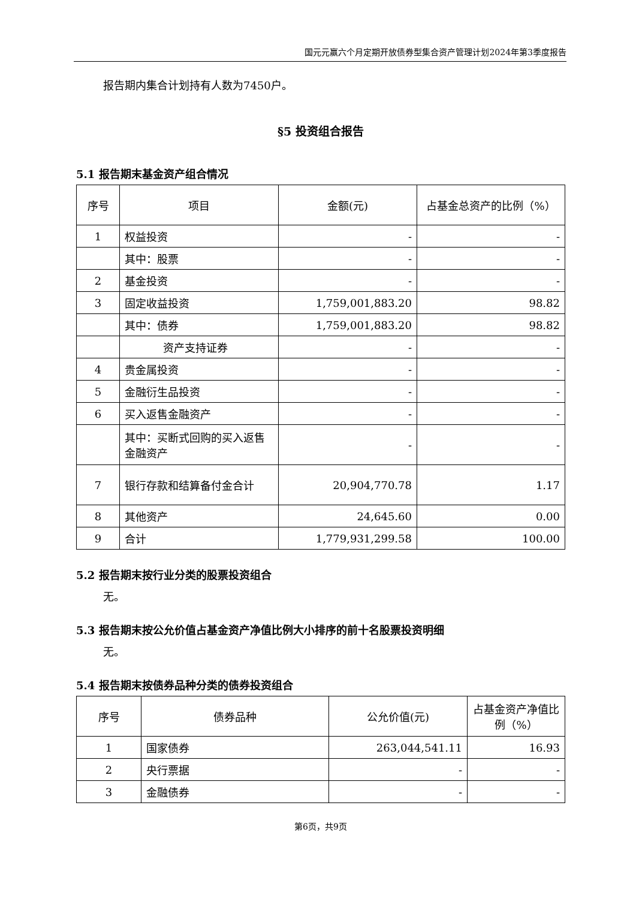国元元赢六个月定期开放债券型集合资产管理计划2024年第3季度报告
报告期内集合计划持有人数为7450户。
§5 投资组合报告
5.1 报告期末基金资产组合情况
| 序号 | 项目 | 金额(元) | 占基金总资产的比例（%） |
| --- | --- | --- | --- |
| 1 | 权益投资 | - | - |
| | 其中：股票 | - | - |
| 2 | 基金投资 | - | - |
| 3 | 固定收益投资 | 1,759,001,883.20 | 98.82 |
| | 其中：债券 | 1,759,001,883.20 | 98.82 |
| | 资产支持证券 | - | - |
| 4 | 贵金属投资 | - | - |
| 5 | 金融衍生品投资 | - | - |
| 6 | 买入返售金融资产 | - | - |
| | 其中：买断式回购的买入返售金融资产 | - | - |
| 7 | 银行存款和结算备付金合计 | 20,904,770.78 | 1.17 |
| 8 | 其他资产 | 24,645.60 | 0.00 |
| 9 | 合计 | 1,779,931,299.58 | 100.00 |
5.2 报告期末按行业分类的股票投资组合
无。
5.3 报告期末按公允价值占基金资产净值比例大小排序的前十名股票投资明细
无。
5.4 报告期末按债券品种分类的债券投资组合
| 序号 | 债券品种 | 公允价值(元) | 占基金资产净值比例（%） |
| --- | --- | --- | --- |
| 1 | 国家债券 | 263,044,541.11 | 16.93 |
| 2 | 央行票据 | - | - |
| 3 | 金融债券 | - | - |
第6页，共9页